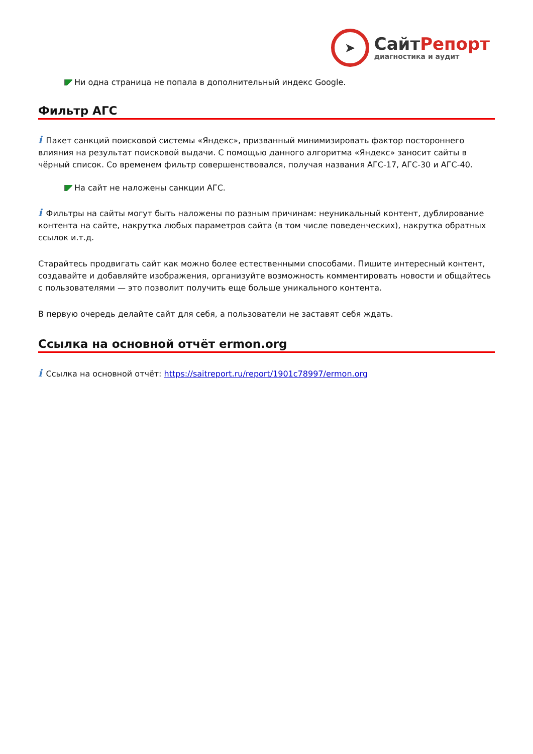➤
СайтРепорт
диагностика и аудит
Ни одна страница не попала в дополнительный индекс Google.
Фильтр АГС
i Пакет санкций поисковой системы «Яндекс», призванный минимизировать фактор постороннего влияния на результат поисковой выдачи. С помощью данного алгоритма «Яндекс» заносит сайты в чёрный список. Со временем фильтр совершенствовался, получая названия АГС-17, АГС-30 и АГС-40.
На сайт не наложены санкции АГС.
i Фильтры на сайты могут быть наложены по разным причинам: неуникальный контент, дублирование контента на сайте, накрутка любых параметров сайта (в том числе поведенческих), накрутка обратных ссылок и.т.д.
Старайтесь продвигать сайт как можно более естественными способами. Пишите интересный контент, создавайте и добавляйте изображения, организуйте возможность комментировать новости и общайтесь с пользователями — это позволит получить еще больше уникального контента.
В первую очередь делайте сайт для себя, а пользователи не заставят себя ждать.
Ссылка на основной отчёт ermon.org
i Ссылка на основной отчёт: https://saitreport.ru/report/1901c78997/ermon.org